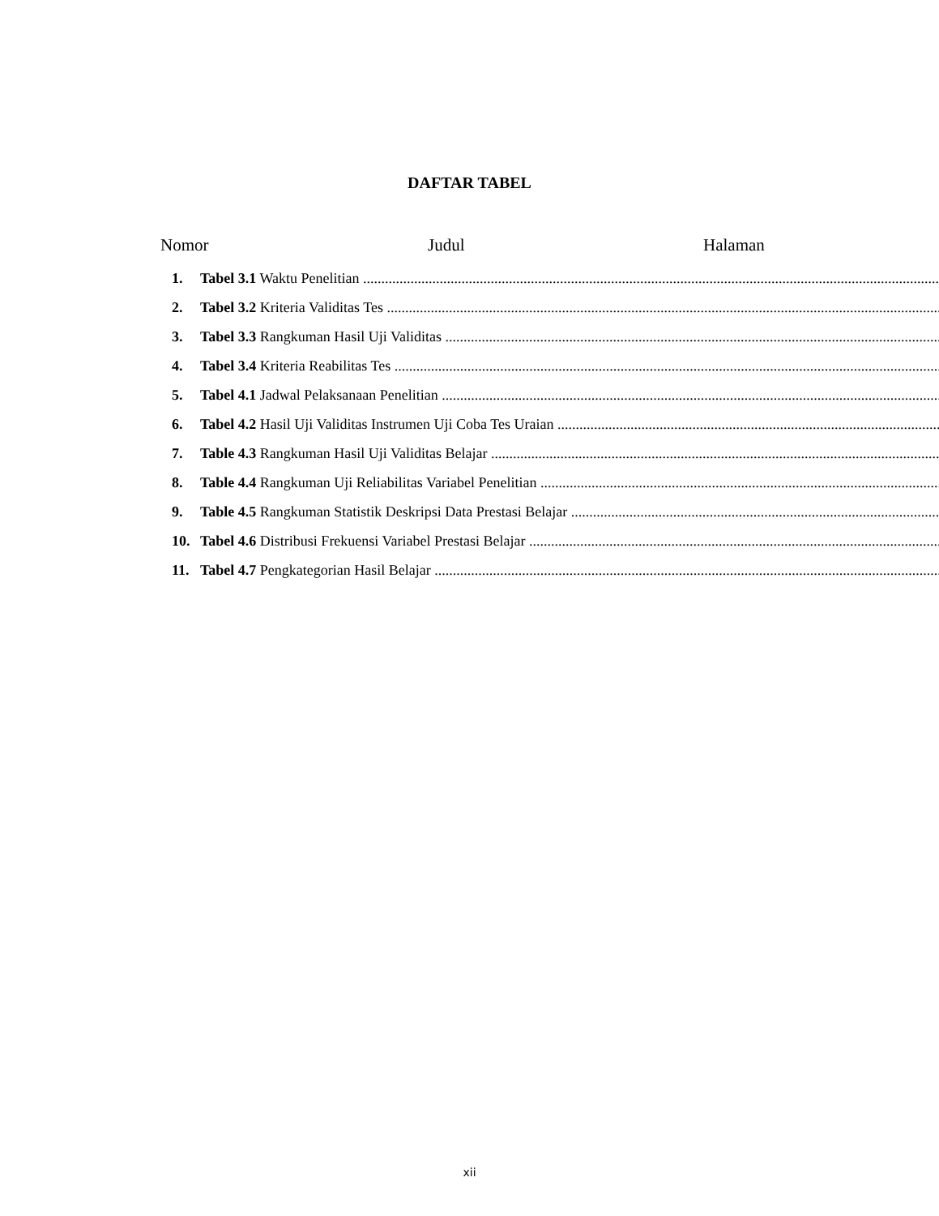DAFTAR TABEL
Nomor Judul Halaman
1. Tabel 3.1 Waktu Penelitian
2. Tabel 3.2 Kriteria Validitas Tes
3. Tabel 3.3 Rangkuman Hasil Uji Validitas
4. Tabel 3.4 Kriteria Reabilitas Tes
5. Tabel 4.1 Jadwal Pelaksanaan Penelitian
6. Tabel 4.2 Hasil Uji Validitas Instrumen Uji Coba Tes Uraian
7. Table 4.3 Rangkuman Hasil Uji Validitas Belajar
8. Table 4.4 Rangkuman Uji Reliabilitas Variabel Penelitian
9. Table 4.5 Rangkuman Statistik Deskripsi Data Prestasi Belajar
10. Tabel 4.6 Distribusi Frekuensi Variabel Prestasi Belajar
11. Tabel 4.7 Pengkategorian Hasil Belajar
xii